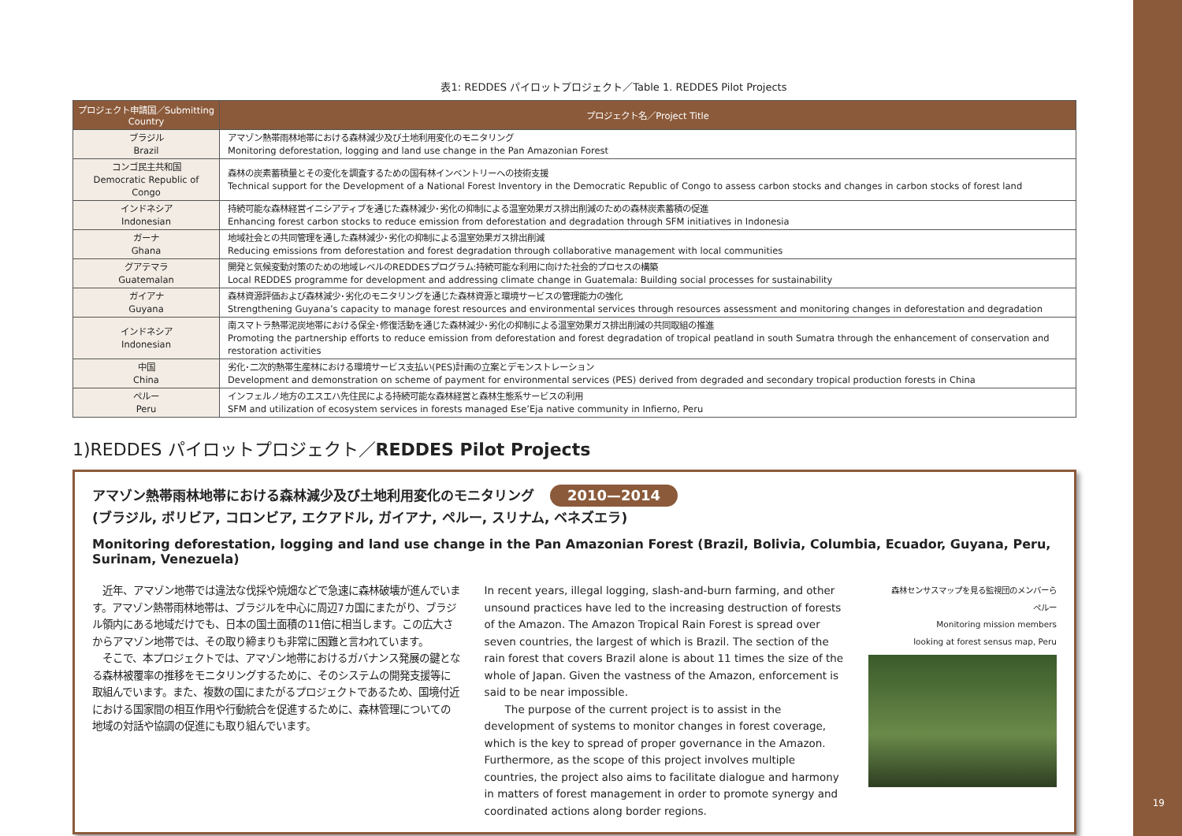表1: REDDES パイロットプロジェクト／Table 1. REDDES Pilot Projects
| プロジェクト申請国／Submitting Country | プロジェクト名／Project Title |
| --- | --- |
| ブラジル Brazil | アマゾン熱帯雨林地帯における森林減少及び土地利用変化のモニタリング Monitoring deforestation, logging and land use change in the Pan Amazonian Forest |
| コンゴ民主共和国 Democratic Republic of Congo | 森林の炭素蓄積量とその変化を調査するための国有林インベントリーへの技術支援 Technical support for the Development of a National Forest Inventory in the Democratic Republic of Congo to assess carbon stocks and changes in carbon stocks of forest land |
| インドネシア Indonesian | 持続可能な森林経営イニシアティブを通じた森林減少･劣化の抑制による温室効果ガス排出削減のための森林炭素蓄積の促進 Enhancing forest carbon stocks to reduce emission from deforestation and degradation through SFM initiatives in Indonesia |
| ガーナ Ghana | 地域社会との共同管理を通した森林減少･劣化の抑制による温室効果ガス排出削減 Reducing emissions from deforestation and forest degradation through collaborative management with local communities |
| グアテマラ Guatemalan | 開発と気候変動対策のための地域レベルのREDDESプログラム:持続可能な利用に向けた社会的プロセスの構築 Local REDDES programme for development and addressing climate change in Guatemala: Building social processes for sustainability |
| ガイアナ Guyana | 森林資源評価および森林減少･劣化のモニタリングを通じた森林資源と環境サービスの管理能力の強化 Strengthening Guyana’s capacity to manage forest resources and environmental services through resources assessment and monitoring changes in deforestation and degradation |
| インドネシア Indonesian | 南スマトラ熱帯泥炭地帯における保全･修復活動を通じた森林減少･劣化の抑制による温室効果ガス排出削減の共同取組の推進 Promoting the partnership efforts to reduce emission from deforestation and forest degradation of tropical peatland in south Sumatra through the enhancement of conservation and restoration activities |
| 中国 China | 劣化･二次的熱帯生産林における環境サービス支払い(PES)計画の立案とデモンストレーション Development and demonstration on scheme of payment for environmental services (PES) derived from degraded and secondary tropical production forests in China |
| ペルー Peru | インフェルノ地方のエスエハ先住民による持続可能な森林経営と森林生態系サービスの利用 SFM and utilization of ecosystem services in forests managed Ese’Eja native community in Infierno, Peru |
1)REDDES パイロットプロジェクト／REDDES Pilot Projects
アマゾン熱帯雨林地帯における森林減少及び土地利用変化のモニタリング 2010—2014
(ブラジル, ボリビア, コロンビア, エクアドル, ガイアナ, ペルー, スリナム, ベネズエラ)
Monitoring deforestation, logging and land use change in the Pan Amazonian Forest (Brazil, Bolivia, Columbia, Ecuador, Guyana, Peru, Surinam, Venezuela)
　近年、アマゾン地帯では違法な伐採や焼畑などで急速に森林破壊が進んでいます。アマゾン熱帯雨林地帯は、ブラジルを中心に周辺7カ国にまたがり、ブラジル領内にある地域だけでも、日本の国土面積の11倍に相当します。この広大さからアマゾン地帯では、その取り締まりも非常に困難と言われています。
　そこで、本プロジェクトでは、アマゾン地帯におけるガバナンス発展の鍵となる森林被覆率の推移をモニタリングするために、そのシステムの開発支援等に取組んでいます。また、複数の国にまたがるプロジェクトであるため、国境付近における国家間の相互作用や行動統合を促進するために、森林管理についての地域の対話や協調の促進にも取り組んでいます。
In recent years, illegal logging, slash-and-burn farming, and other unsound practices have led to the increasing destruction of forests of the Amazon. The Amazon Tropical Rain Forest is spread over seven countries, the largest of which is Brazil. The section of the rain forest that covers Brazil alone is about 11 times the size of the whole of Japan. Given the vastness of the Amazon, enforcement is said to be near impossible.
　　The purpose of the current project is to assist in the development of systems to monitor changes in forest coverage, which is the key to spread of proper governance in the Amazon. Furthermore, as the scope of this project involves multiple countries, the project also aims to facilitate dialogue and harmony in matters of forest management in order to promote synergy and coordinated actions along border regions.
森林センサスマップを見る監視団のメンバーら
ペルー
Monitoring mission members
looking at forest sensus map, Peru
19